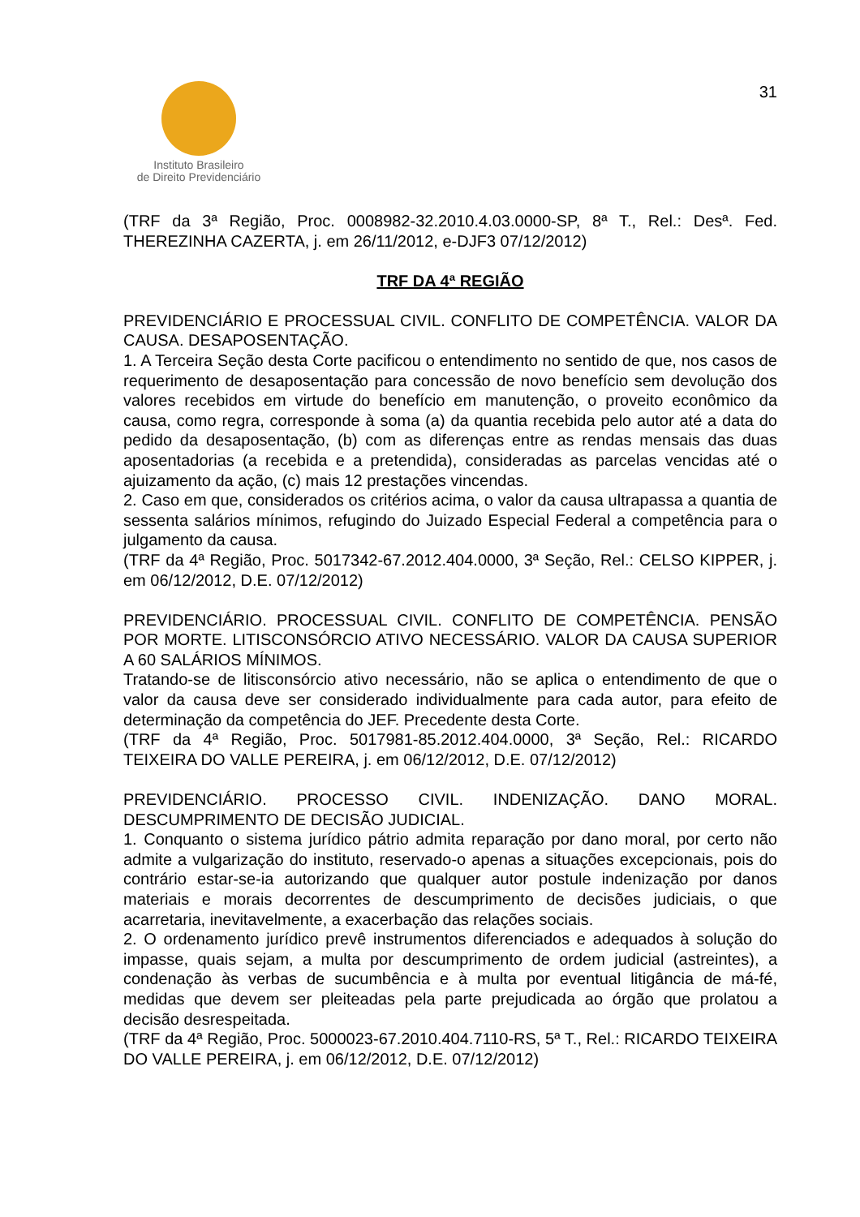Instituto Brasileiro
de Direito Previdenciário
31
(TRF da 3ª Região, Proc. 0008982-32.2010.4.03.0000-SP, 8ª T., Rel.: Desª. Fed. THEREZINHA CAZERTA, j. em 26/11/2012, e-DJF3 07/12/2012)
TRF DA 4ª REGIÃO
PREVIDENCIÁRIO E PROCESSUAL CIVIL. CONFLITO DE COMPETÊNCIA. VALOR DA CAUSA. DESAPOSENTAÇÃO.
1. A Terceira Seção desta Corte pacificou o entendimento no sentido de que, nos casos de requerimento de desaposentação para concessão de novo benefício sem devolução dos valores recebidos em virtude do benefício em manutenção, o proveito econômico da causa, como regra, corresponde à soma (a) da quantia recebida pelo autor até a data do pedido da desaposentação, (b) com as diferenças entre as rendas mensais das duas aposentadorias (a recebida e a pretendida), consideradas as parcelas vencidas até o ajuizamento da ação, (c) mais 12 prestações vincendas.
2. Caso em que, considerados os critérios acima, o valor da causa ultrapassa a quantia de sessenta salários mínimos, refugindo do Juizado Especial Federal a competência para o julgamento da causa.
(TRF da 4ª Região, Proc. 5017342-67.2012.404.0000, 3ª Seção, Rel.: CELSO KIPPER, j. em 06/12/2012, D.E. 07/12/2012)
PREVIDENCIÁRIO. PROCESSUAL CIVIL. CONFLITO DE COMPETÊNCIA. PENSÃO POR MORTE. LITISCONSÓRCIO ATIVO NECESSÁRIO. VALOR DA CAUSA SUPERIOR A 60 SALÁRIOS MÍNIMOS.
Tratando-se de litisconsórcio ativo necessário, não se aplica o entendimento de que o valor da causa deve ser considerado individualmente para cada autor, para efeito de determinação da competência do JEF. Precedente desta Corte.
(TRF da 4ª Região, Proc. 5017981-85.2012.404.0000, 3ª Seção, Rel.: RICARDO TEIXEIRA DO VALLE PEREIRA, j. em 06/12/2012, D.E. 07/12/2012)
PREVIDENCIÁRIO. PROCESSO CIVIL. INDENIZAÇÃO. DANO MORAL. DESCUMPRIMENTO DE DECISÃO JUDICIAL.
1. Conquanto o sistema jurídico pátrio admita reparação por dano moral, por certo não admite a vulgarização do instituto, reservado-o apenas a situações excepcionais, pois do contrário estar-se-ia autorizando que qualquer autor postule indenização por danos materiais e morais decorrentes de descumprimento de decisões judiciais, o que acarretaria, inevitavelmente, a exacerbação das relações sociais.
2. O ordenamento jurídico prevê instrumentos diferenciados e adequados à solução do impasse, quais sejam, a multa por descumprimento de ordem judicial (astreintes), a condenação às verbas de sucumbência e à multa por eventual litigância de má-fé, medidas que devem ser pleiteadas pela parte prejudicada ao órgão que prolatou a decisão desrespeitada.
(TRF da 4ª Região, Proc. 5000023-67.2010.404.7110-RS, 5ª T., Rel.: RICARDO TEIXEIRA DO VALLE PEREIRA, j. em 06/12/2012, D.E. 07/12/2012)